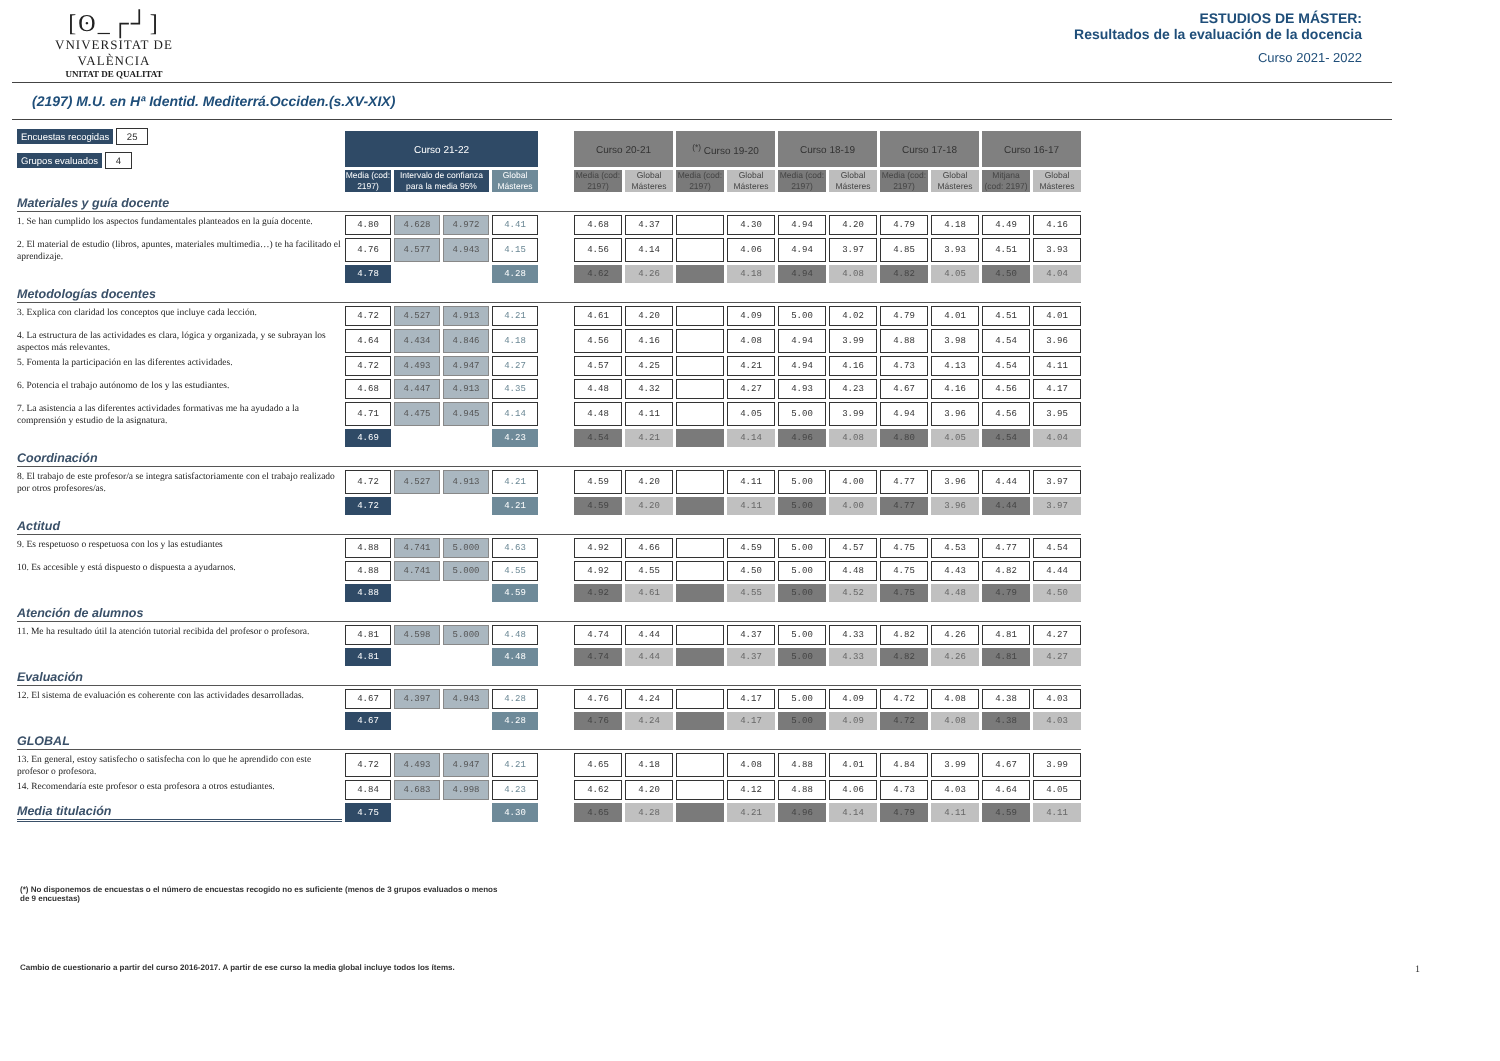[ʘ_┌┘]
VNIVERSITAT DE VALÈNCIA
UNITAT DE QUALITAT
ESTUDIOS DE MÁSTER:
Resultados de la evaluación de la docencia
Curso 2021- 2022
(2197) M.U. en Hª Identid. Mediterrá.Occiden.(s.XV-XIX)
| Encuestas recogidas 25 Grupos evaluados 4 | Curso 21-22 | | | | | Curso 20-21 | | <sup>(*)</sup> Curso 19-20 | | Curso 18-19 | | Curso 17-18 | | Curso 16-17 | |
| | Media (cod: 2197) | Intervalo de confianza para la media 95% | | Global Másteres | | Media (cod: 2197) | Global Másteres | Media (cod: 2197) | Global Másteres | Media (cod: 2197) | Global Másteres | Media (cod: 2197) | Global Másteres | Mitjana (cod: 2197) | Global Másteres |
| Materiales y guía docente | | | | | | | | | | | | | | | |
| 1. Se han cumplido los aspectos fundamentales planteados en la guía docente. | 4.80 | 4.628 | 4.972 | 4.41 | | 4.68 | 4.37 | | 4.30 | 4.94 | 4.20 | 4.79 | 4.18 | 4.49 | 4.16 |
| 2. El material de estudio (libros, apuntes, materiales multimedia…) te ha facilitado el aprendizaje. | 4.76 | 4.577 | 4.943 | 4.15 | | 4.56 | 4.14 | | 4.06 | 4.94 | 3.97 | 4.85 | 3.93 | 4.51 | 3.93 |
| | 4.78 | | | 4.28 | | 4.62 | 4.26 | | 4.18 | 4.94 | 4.08 | 4.82 | 4.05 | 4.50 | 4.04 |
| Metodologías docentes | | | | | | | | | | | | | | | |
| 3. Explica con claridad los conceptos que incluye cada lección. | 4.72 | 4.527 | 4.913 | 4.21 | | 4.61 | 4.20 | | 4.09 | 5.00 | 4.02 | 4.79 | 4.01 | 4.51 | 4.01 |
| 4. La estructura de las actividades es clara, lógica y organizada, y se subrayan los aspectos más relevantes. | 4.64 | 4.434 | 4.846 | 4.18 | | 4.56 | 4.16 | | 4.08 | 4.94 | 3.99 | 4.88 | 3.98 | 4.54 | 3.96 |
| 5. Fomenta la participación en las diferentes actividades. | 4.72 | 4.493 | 4.947 | 4.27 | | 4.57 | 4.25 | | 4.21 | 4.94 | 4.16 | 4.73 | 4.13 | 4.54 | 4.11 |
| 6. Potencia el trabajo autónomo de los y las estudiantes. | 4.68 | 4.447 | 4.913 | 4.35 | | 4.48 | 4.32 | | 4.27 | 4.93 | 4.23 | 4.67 | 4.16 | 4.56 | 4.17 |
| 7. La asistencia a las diferentes actividades formativas me ha ayudado a la comprensión y estudio de la asignatura. | 4.71 | 4.475 | 4.945 | 4.14 | | 4.48 | 4.11 | | 4.05 | 5.00 | 3.99 | 4.94 | 3.96 | 4.56 | 3.95 |
| | 4.69 | | | 4.23 | | 4.54 | 4.21 | | 4.14 | 4.96 | 4.08 | 4.80 | 4.05 | 4.54 | 4.04 |
| Coordinación | | | | | | | | | | | | | | | |
| 8. El trabajo de este profesor/a se integra satisfactoriamente con el trabajo realizado por otros profesores/as. | 4.72 | 4.527 | 4.913 | 4.21 | | 4.59 | 4.20 | | 4.11 | 5.00 | 4.00 | 4.77 | 3.96 | 4.44 | 3.97 |
| | 4.72 | | | 4.21 | | 4.59 | 4.20 | | 4.11 | 5.00 | 4.00 | 4.77 | 3.96 | 4.44 | 3.97 |
| Actitud | | | | | | | | | | | | | | | |
| 9. Es respetuoso o respetuosa con los y las estudiantes | 4.88 | 4.741 | 5.000 | 4.63 | | 4.92 | 4.66 | | 4.59 | 5.00 | 4.57 | 4.75 | 4.53 | 4.77 | 4.54 |
| 10. Es accesible y está dispuesto o dispuesta a ayudarnos. | 4.88 | 4.741 | 5.000 | 4.55 | | 4.92 | 4.55 | | 4.50 | 5.00 | 4.48 | 4.75 | 4.43 | 4.82 | 4.44 |
| | 4.88 | | | 4.59 | | 4.92 | 4.61 | | 4.55 | 5.00 | 4.52 | 4.75 | 4.48 | 4.79 | 4.50 |
| Atención de alumnos | | | | | | | | | | | | | | | |
| 11. Me ha resultado útil la atención tutorial recibida del profesor o profesora. | 4.81 | 4.598 | 5.000 | 4.48 | | 4.74 | 4.44 | | 4.37 | 5.00 | 4.33 | 4.82 | 4.26 | 4.81 | 4.27 |
| | 4.81 | | | 4.48 | | 4.74 | 4.44 | | 4.37 | 5.00 | 4.33 | 4.82 | 4.26 | 4.81 | 4.27 |
| Evaluación | | | | | | | | | | | | | | | |
| 12. El sistema de evaluación es coherente con las actividades desarrolladas. | 4.67 | 4.397 | 4.943 | 4.28 | | 4.76 | 4.24 | | 4.17 | 5.00 | 4.09 | 4.72 | 4.08 | 4.38 | 4.03 |
| | 4.67 | | | 4.28 | | 4.76 | 4.24 | | 4.17 | 5.00 | 4.09 | 4.72 | 4.08 | 4.38 | 4.03 |
| GLOBAL | | | | | | | | | | | | | | | |
| 13. En general, estoy satisfecho o satisfecha con lo que he aprendido con este profesor o profesora. | 4.72 | 4.493 | 4.947 | 4.21 | | 4.65 | 4.18 | | 4.08 | 4.88 | 4.01 | 4.84 | 3.99 | 4.67 | 3.99 |
| 14. Recomendaría este profesor o esta profesora a otros estudiantes. | 4.84 | 4.683 | 4.998 | 4.23 | | 4.62 | 4.20 | | 4.12 | 4.88 | 4.06 | 4.73 | 4.03 | 4.64 | 4.05 |
| Media titulación | 4.75 | | | 4.30 | | 4.65 | 4.28 | | 4.21 | 4.96 | 4.14 | 4.79 | 4.11 | 4.59 | 4.11 |
(*) No disponemos de encuestas o el número de encuestas recogido no es suficiente (menos de 3 grupos evaluados o menos de 9 encuestas)
Cambio de cuestionario a partir del curso 2016-2017. A partir de ese curso la media global incluye todos los ítems. 1